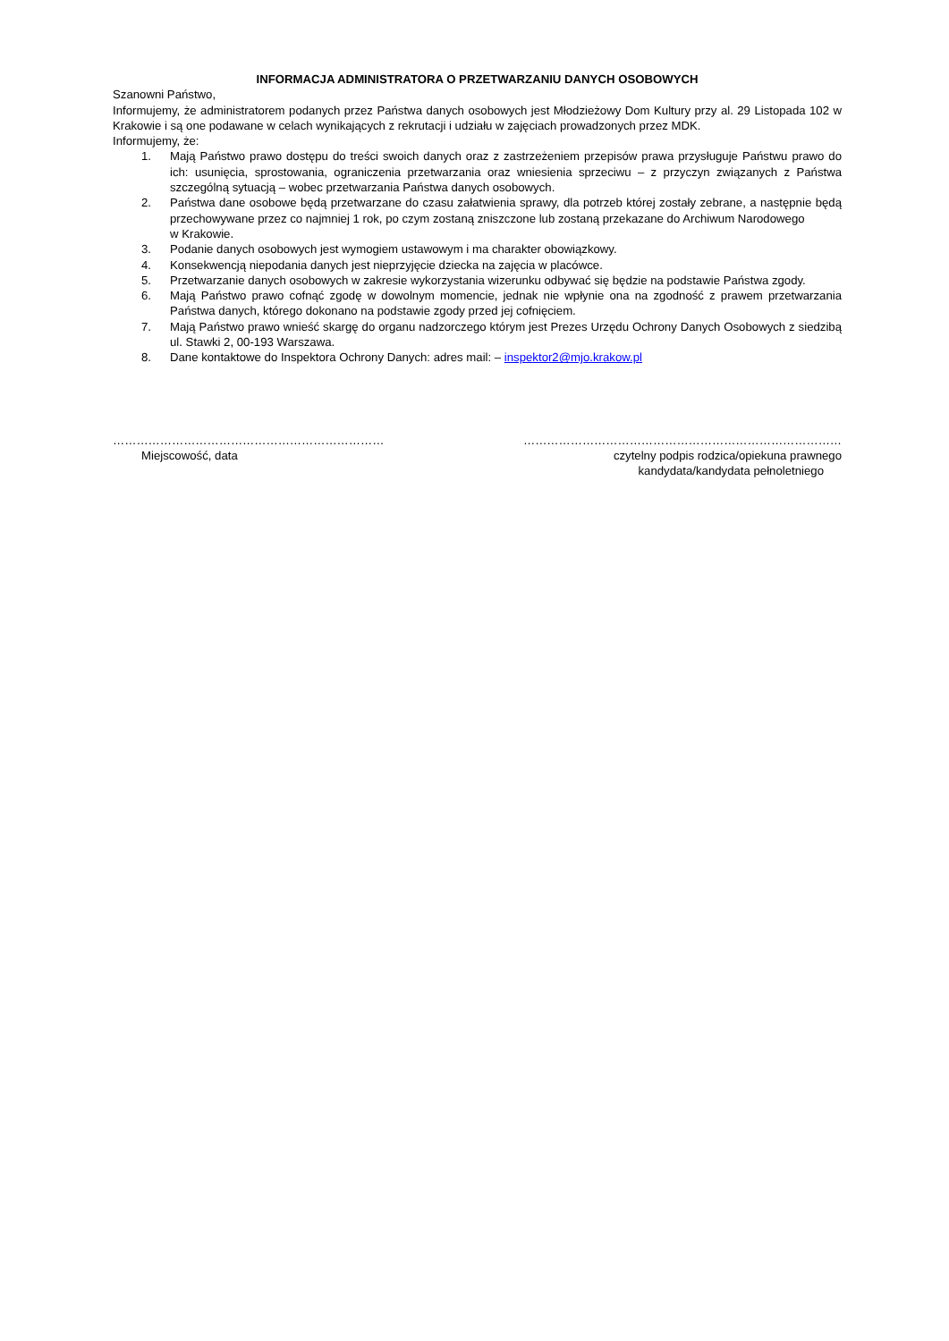INFORMACJA ADMINISTRATORA O PRZETWARZANIU DANYCH OSOBOWYCH
Szanowni Państwo,
Informujemy, że administratorem podanych przez Państwa danych osobowych jest Młodzieżowy Dom Kultury przy al. 29 Listopada 102 w Krakowie i są one podawane w celach wynikających z rekrutacji i udziału w zajęciach prowadzonych przez MDK.
Informujemy, że:
1. Mają Państwo prawo dostępu do treści swoich danych oraz z zastrzeżeniem przepisów prawa przysługuje Państwu prawo do ich: usunięcia, sprostowania, ograniczenia przetwarzania oraz wniesienia sprzeciwu – z przyczyn związanych z Państwa szczególną sytuacją – wobec przetwarzania Państwa danych osobowych.
2. Państwa dane osobowe będą przetwarzane do czasu załatwienia sprawy, dla potrzeb której zostały zebrane, a następnie będą przechowywane przez co najmniej 1 rok, po czym zostaną zniszczone lub zostaną przekazane do Archiwum Narodowego
w Krakowie.
3. Podanie danych osobowych jest wymogiem ustawowym i ma charakter obowiązkowy.
4. Konsekwencją niepodania danych jest nieprzyjęcie dziecka na zajęcia w placówce.
5. Przetwarzanie danych osobowych w zakresie wykorzystania wizerunku odbywać się będzie na podstawie Państwa zgody.
6. Mają Państwo prawo cofnąć zgodę w dowolnym momencie, jednak nie wpłynie ona na zgodność z prawem przetwarzania Państwa danych, którego dokonano na podstawie zgody przed jej cofnięciem.
7. Mają Państwo prawo wnieść skargę do organu nadzorczego którym jest Prezes Urzędu Ochrony Danych Osobowych z siedzibą ul. Stawki 2, 00-193 Warszawa.
8. Dane kontaktowe do Inspektora Ochrony Danych: adres mail: – inspektor2@mjo.krakow.pl
……………………………………………………………
Miejscowość, data
………………………………………………………………………
czytelny podpis rodzica/opiekuna prawnego
kandydata/kandydata pełnoletniego